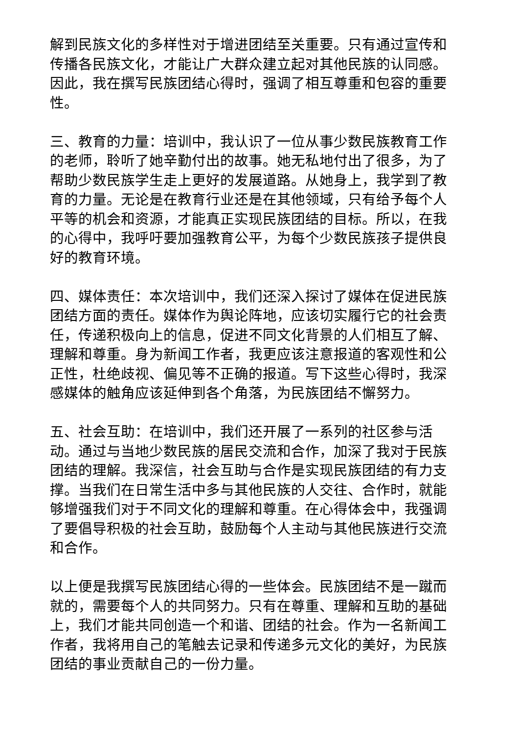解到民族文化的多样性对于增进团结至关重要。只有通过宣传和传播各民族文化，才能让广大群众建立起对其他民族的认同感。因此，我在撰写民族团结心得时，强调了相互尊重和包容的重要性。
三、教育的力量：培训中，我认识了一位从事少数民族教育工作的老师，聆听了她辛勤付出的故事。她无私地付出了很多，为了帮助少数民族学生走上更好的发展道路。从她身上，我学到了教育的力量。无论是在教育行业还是在其他领域，只有给予每个人平等的机会和资源，才能真正实现民族团结的目标。所以，在我的心得中，我呼吁要加强教育公平，为每个少数民族孩子提供良好的教育环境。
四、媒体责任：本次培训中，我们还深入探讨了媒体在促进民族团结方面的责任。媒体作为舆论阵地，应该切实履行它的社会责任，传递积极向上的信息，促进不同文化背景的人们相互了解、理解和尊重。身为新闻工作者，我更应该注意报道的客观性和公正性，杜绝歧视、偏见等不正确的报道。写下这些心得时，我深感媒体的触角应该延伸到各个角落，为民族团结不懈努力。
五、社会互助：在培训中，我们还开展了一系列的社区参与活动。通过与当地少数民族的居民交流和合作，加深了我对于民族团结的理解。我深信，社会互助与合作是实现民族团结的有力支撑。当我们在日常生活中多与其他民族的人交往、合作时，就能够增强我们对于不同文化的理解和尊重。在心得体会中，我强调了要倡导积极的社会互助，鼓励每个人主动与其他民族进行交流和合作。
以上便是我撰写民族团结心得的一些体会。民族团结不是一蹴而就的，需要每个人的共同努力。只有在尊重、理解和互助的基础上，我们才能共同创造一个和谐、团结的社会。作为一名新闻工作者，我将用自己的笔触去记录和传递多元文化的美好，为民族团结的事业贡献自己的一份力量。